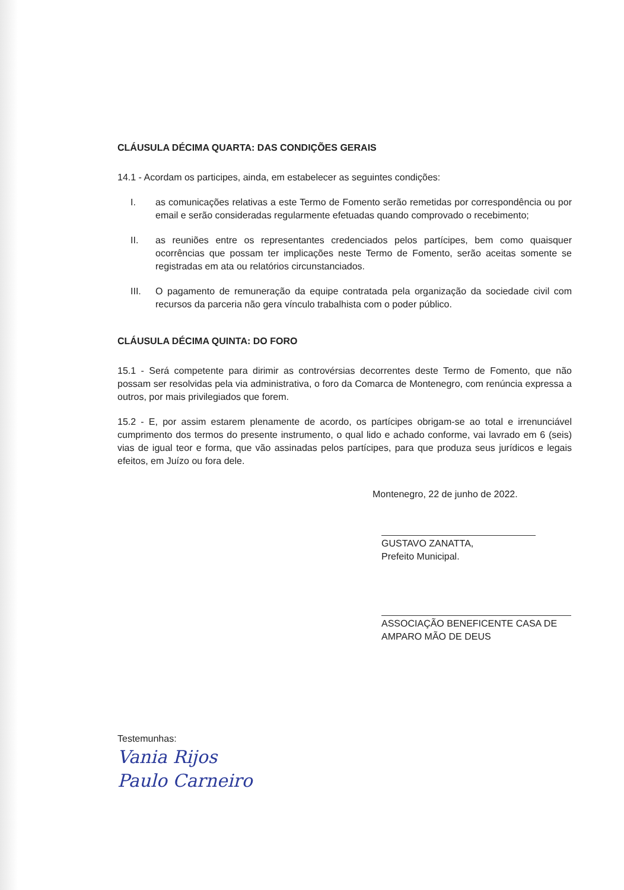CLÁUSULA DÉCIMA QUARTA: DAS CONDIÇÕES GERAIS
14.1 - Acordam os participes, ainda, em estabelecer as seguintes condições:
I. as comunicações relativas a este Termo de Fomento serão remetidas por correspondência ou por email e serão consideradas regularmente efetuadas quando comprovado o recebimento;
II. as reuniões entre os representantes credenciados pelos partícipes, bem como quaisquer ocorrências que possam ter implicações neste Termo de Fomento, serão aceitas somente se registradas em ata ou relatórios circunstanciados.
III. O pagamento de remuneração da equipe contratada pela organização da sociedade civil com recursos da parceria não gera vínculo trabalhista com o poder público.
CLÁUSULA DÉCIMA QUINTA: DO FORO
15.1 - Será competente para dirimir as controvérsias decorrentes deste Termo de Fomento, que não possam ser resolvidas pela via administrativa, o foro da Comarca de Montenegro, com renúncia expressa a outros, por mais privilegiados que forem.
15.2 - E, por assim estarem plenamente de acordo, os partícipes obrigam-se ao total e irrenunciável cumprimento dos termos do presente instrumento, o qual lido e achado conforme, vai lavrado em 6 (seis) vias de igual teor e forma, que vão assinadas pelos partícipes, para que produza seus jurídicos e legais efeitos, em Juízo ou fora dele.
Montenegro, 22 de junho de 2022.
GUSTAVO ZANATTA,
Prefeito Municipal.
ASSOCIAÇÃO BENEFICENTE CASA DE AMPARO MÃO DE DEUS
Testemunhas:
Vania Rijos
Paulo Carneiro